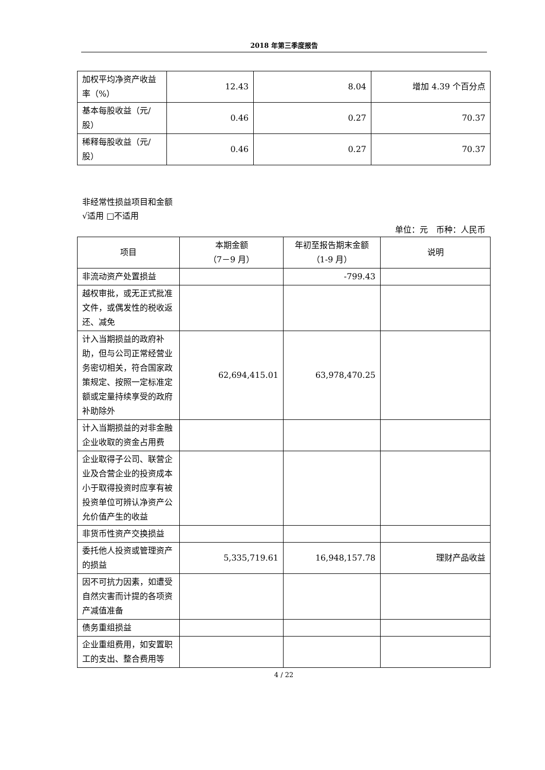2018 年第三季度报告
| 加权平均净资产收益率（%） | 12.43 | 8.04 | 增加 4.39 个百分点 |
| 基本每股收益（元/股） | 0.46 | 0.27 | 70.37 |
| 稀释每股收益（元/股） | 0.46 | 0.27 | 70.37 |
非经常性损益项目和金额
√适用 □不适用
单位：元　币种：人民币
| 项目 | 本期金额 （7－9 月） | 年初至报告期末金额 （1-9 月） | 说明 |
| --- | --- | --- | --- |
| 非流动资产处置损益 | | -799.43 | |
| 越权审批，或无正式批准文件，或偶发性的税收返还、减免 | | | |
| 计入当期损益的政府补助，但与公司正常经营业务密切相关，符合国家政策规定、按照一定标准定额或定量持续享受的政府补助除外 | 62,694,415.01 | 63,978,470.25 | |
| 计入当期损益的对非金融企业收取的资金占用费 | | | |
| 企业取得子公司、联营企业及合营企业的投资成本小于取得投资时应享有被投资单位可辨认净资产公允价值产生的收益 | | | |
| 非货币性资产交换损益 | | | |
| 委托他人投资或管理资产的损益 | 5,335,719.61 | 16,948,157.78 | 理财产品收益 |
| 因不可抗力因素，如遭受自然灾害而计提的各项资产减值准备 | | | |
| 债务重组损益 | | | |
| 企业重组费用，如安置职工的支出、整合费用等 | | | |
4 / 22